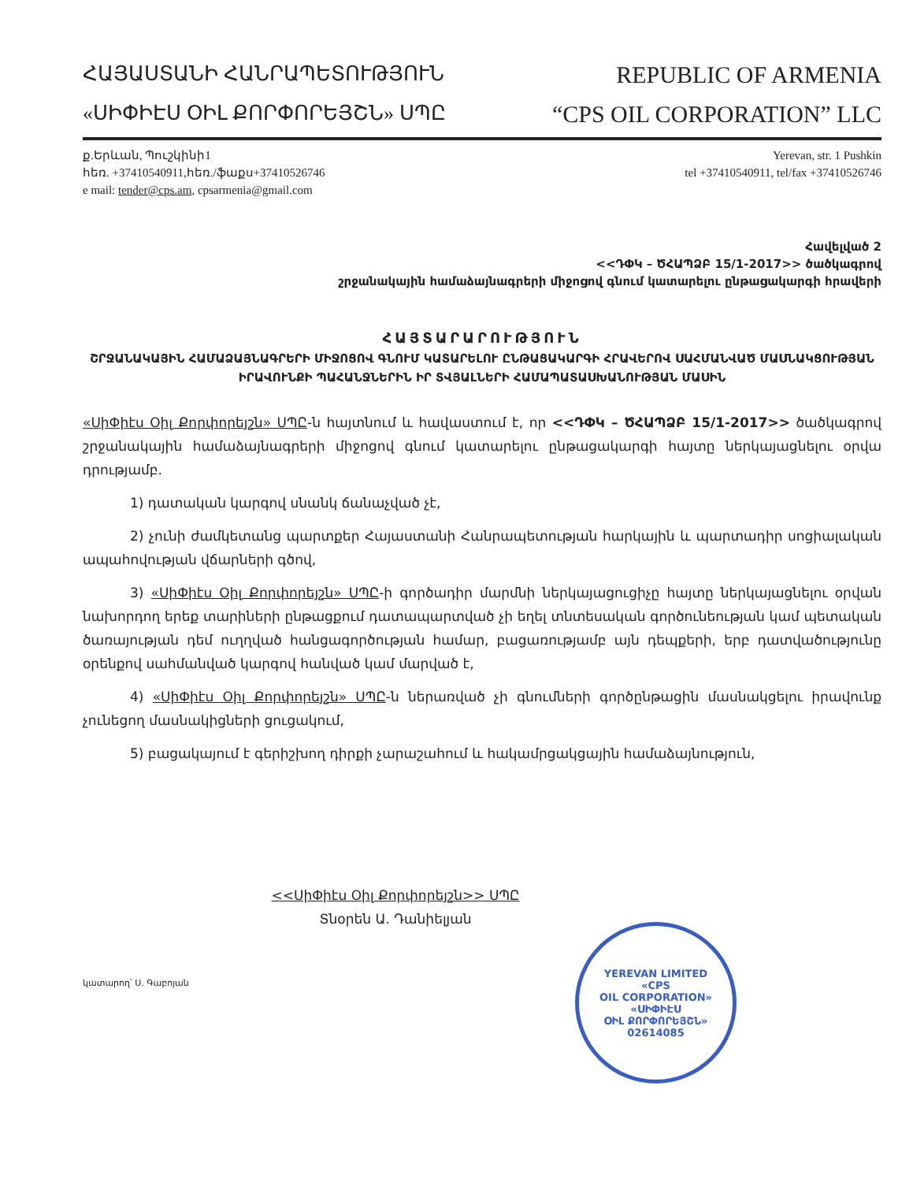ՀԱՅԱՍՏԱՆԻ ՀԱՆՐԱՊԵՏՈՒԹՅՈՒՆ
REPUBLIC OF ARMENIA
«ՍԻՓԻԷՍ ՕԻԼ ՔՈՐՓՈՐԵՅՇՆ» ՍՊԸ
“CPS OIL CORPORATION” LLC
ք.Երևան, Պուշկինի1
հեռ. +37410540911,հեռ./ֆաքս+37410526746
e mail: tender@cps.am, cpsarmenia@gmail.com
Yerevan, str. 1 Pushkin
tel +37410540911, tel/fax +37410526746
Հավելված 2
<<ԴՓԿ – ԾՀԱՊՁԲ 15/1-2017>> ծածկագրով
շրջանակային համաձայնագրերի միջոցով գնում կատարելու ընթացակարգի հրավերի
ՀԱՅՏԱՐԱՐՈՒԹՅՈՒՆ
ՇՐՋԱՆԱԿԱՅԻՆ ՀԱՄԱՁԱՅՆԱԳՐԵՐԻ ՄԻՋՈՑՈՎ ԳՆՈՒՄ ԿԱՏԱՐԵԼՈՒ ԸՆԹԱՑԱԿԱՐԳԻ ՀՐԱՎԵՐՈՎ ՍԱՀՄԱՆՎԱԾ ՄԱՍՆԱԿՑՈՒԹՅԱՆ ԻՐԱՎՈՒՆՔԻ ՊԱՀԱՆՋՆԵՐԻՆ ԻՐ ՏՎՅԱԼՆԵՐԻ ՀԱՄԱՊԱՏԱՍԽԱՆՈՒԹՅԱՆ ՄԱՍԻՆ
«ՍիՓիէս Օիլ Քորփորեյշն» ՍՊԸ-ն հայտնում և հավաստում է, որ <<ԴՓԿ – ԾՀԱՊՁԲ 15/1-2017>> ծածկագրով շրջանակային համաձայնագրերի միջոցով գնում կատարելու ընթացակարգի հայտը ներկայացնելու օրվա դրությամբ.
1) դատական կարգով սնանկ ճանաչված չէ,
2) չունի ժամկետանց պարտքեր Հայաստանի Հանրապետության հարկային և պարտադիր սոցիալական ապահովության վճարների գծով,
3) «ՍիՓիէս Օիլ Քորփորեյշն» ՍՊԸ-ի գործադիր մարմնի ներկայացուցիչը հայտը ներկայացնելու օրվան նախորդող երեք տարիների ընթացքում դատապարտված չի եղել տնտեսական գործունեության կամ պետական ծառայության դեմ ուղղված հանցագործության համար, բացառությամբ այն դեպքերի, երբ դատվածությունը օրենքով սահմանված կարգով հանված կամ մարված է,
4) «ՍիՓիէս Օիլ Քորփորեյշն» ՍՊԸ-ն ներառված չի գնումների գործընթացին մասնակցելու իրավունք չունեցող մասնակիցների ցուցակում,
5) բացակայում է գերիշխող դիրքի չարաշահում և հակամրցակցային համաձայնություն,
<<ՍիՓիէս Օիլ Քորփորեյշն>> ՍՊԸ
Տնօրեն Ա. Դանիելյան
YEREVAN LIMITED
«CPS
OIL CORPORATION»
«ՍԻՓԻԷՍ
ՕԻԼ ՔՈՐՓՈՐԵՅՇՆ»
02614085
կատարող՝ Ս. Գաբոյան